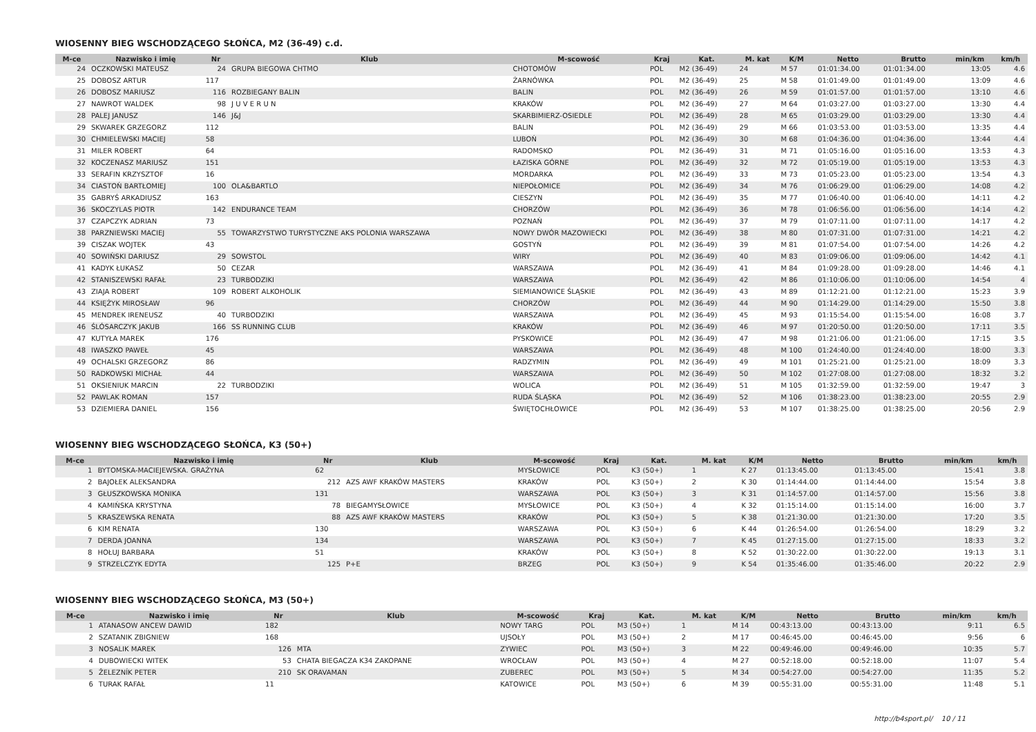WIOSENNY BIEG WSCHODZĄCEGO SŁOŃCA, M2 (36-49) c.d.
| M-ce | Nazwisko i imię | Nr | Klub | M-scowość | Kraj | Kat. | M. kat | K/M | Netto | Brutto | min/km | km/h |
| --- | --- | --- | --- | --- | --- | --- | --- | --- | --- | --- | --- | --- |
| 24 | OCZKOWSKI MATEUSZ | 24 | GRUPA BIEGOWA CHTMO | CHOTOMÓW | POL | M2 (36-49) | 24 | M 57 | 01:01:34.00 | 01:01:34.00 | 13:05 | 4.6 |
| 25 | DOBOSZ ARTUR | 117 | | ŻARNÓWKA | POL | M2 (36-49) | 25 | M 58 | 01:01:49.00 | 01:01:49.00 | 13:09 | 4.6 |
| 26 | DOBOSZ MARIUSZ | 116 | ROZBIEGANY BALIN | BALIN | POL | M2 (36-49) | 26 | M 59 | 01:01:57.00 | 01:01:57.00 | 13:10 | 4.6 |
| 27 | NAWROT WALDEK | 98 | J U V E R U N | KRAKÓW | POL | M2 (36-49) | 27 | M 64 | 01:03:27.00 | 01:03:27.00 | 13:30 | 4.4 |
| 28 | PALEJ JANUSZ | 146 | J&J | SKARBIMIERZ-OSIEDLE | POL | M2 (36-49) | 28 | M 65 | 01:03:29.00 | 01:03:29.00 | 13:30 | 4.4 |
| 29 | SKWAREK GRZEGORZ | 112 | | BALIN | POL | M2 (36-49) | 29 | M 66 | 01:03:53.00 | 01:03:53.00 | 13:35 | 4.4 |
| 30 | CHMIELEWSKI MACIEJ | 58 | | LUBOŃ | POL | M2 (36-49) | 30 | M 68 | 01:04:36.00 | 01:04:36.00 | 13:44 | 4.4 |
| 31 | MILER ROBERT | 64 | | RADOMSKO | POL | M2 (36-49) | 31 | M 71 | 01:05:16.00 | 01:05:16.00 | 13:53 | 4.3 |
| 32 | KOCZENASZ MARIUSZ | 151 | | ŁAZISKA GÓRNE | POL | M2 (36-49) | 32 | M 72 | 01:05:19.00 | 01:05:19.00 | 13:53 | 4.3 |
| 33 | SERAFIN KRZYSZTOF | 16 | | MORDARKA | POL | M2 (36-49) | 33 | M 73 | 01:05:23.00 | 01:05:23.00 | 13:54 | 4.3 |
| 34 | CIASTOŃ BARTŁOMIEJ | 100 | OLA&BARTLO | NIEPOŁOMICE | POL | M2 (36-49) | 34 | M 76 | 01:06:29.00 | 01:06:29.00 | 14:08 | 4.2 |
| 35 | GABRYŚ ARKADIUSZ | 163 | | CIESZYN | POL | M2 (36-49) | 35 | M 77 | 01:06:40.00 | 01:06:40.00 | 14:11 | 4.2 |
| 36 | SKOCZYLAS PIOTR | 142 | ENDURANCE TEAM | CHORZÓW | POL | M2 (36-49) | 36 | M 78 | 01:06:56.00 | 01:06:56.00 | 14:14 | 4.2 |
| 37 | CZAPCZYK ADRIAN | 73 | | POZNAŃ | POL | M2 (36-49) | 37 | M 79 | 01:07:11.00 | 01:07:11.00 | 14:17 | 4.2 |
| 38 | PARZNIEWSKI MACIEJ | 55 | TOWARZYSTWO TURYSTYCZNE AKS POLONIA WARSZAWA | NOWY DWÓR MAZOWIECKI | POL | M2 (36-49) | 38 | M 80 | 01:07:31.00 | 01:07:31.00 | 14:21 | 4.2 |
| 39 | CISZAK WOJTEK | 43 | | GOSTYŃ | POL | M2 (36-49) | 39 | M 81 | 01:07:54.00 | 01:07:54.00 | 14:26 | 4.2 |
| 40 | SOWIŃSKI DARIUSZ | 29 | SOWSTOL | WIRY | POL | M2 (36-49) | 40 | M 83 | 01:09:06.00 | 01:09:06.00 | 14:42 | 4.1 |
| 41 | KADYK ŁUKASZ | 50 | CEZAR | WARSZAWA | POL | M2 (36-49) | 41 | M 84 | 01:09:28.00 | 01:09:28.00 | 14:46 | 4.1 |
| 42 | STANISZEWSKI RAFAŁ | 23 | TURBODZIKI | WARSZAWA | POL | M2 (36-49) | 42 | M 86 | 01:10:06.00 | 01:10:06.00 | 14:54 | 4 |
| 43 | ZIAJA ROBERT | 109 | ROBERT ALKOHOLIK | SIEMIANOWICE ŚLĄSKIE | POL | M2 (36-49) | 43 | M 89 | 01:12:21.00 | 01:12:21.00 | 15:23 | 3.9 |
| 44 | KSIĘŻYK MIROSŁAW | 96 | | CHORZÓW | POL | M2 (36-49) | 44 | M 90 | 01:14:29.00 | 01:14:29.00 | 15:50 | 3.8 |
| 45 | MENDREK IRENEUSZ | 40 | TURBODZIKI | WARSZAWA | POL | M2 (36-49) | 45 | M 93 | 01:15:54.00 | 01:15:54.00 | 16:08 | 3.7 |
| 46 | ŚLÓSARCZYK JAKUB | 166 | SS RUNNING CLUB | KRAKÓW | POL | M2 (36-49) | 46 | M 97 | 01:20:50.00 | 01:20:50.00 | 17:11 | 3.5 |
| 47 | KUTYŁA MAREK | 176 | | PYSKOWICE | POL | M2 (36-49) | 47 | M 98 | 01:21:06.00 | 01:21:06.00 | 17:15 | 3.5 |
| 48 | IWASZKO PAWEŁ | 45 | | WARSZAWA | POL | M2 (36-49) | 48 | M 100 | 01:24:40.00 | 01:24:40.00 | 18:00 | 3.3 |
| 49 | OCHALSKI GRZEGORZ | 86 | | RADZYMIN | POL | M2 (36-49) | 49 | M 101 | 01:25:21.00 | 01:25:21.00 | 18:09 | 3.3 |
| 50 | RADKOWSKI MICHAŁ | 44 | | WARSZAWA | POL | M2 (36-49) | 50 | M 102 | 01:27:08.00 | 01:27:08.00 | 18:32 | 3.2 |
| 51 | OKSIENIUK MARCIN | 22 | TURBODZIKI | WOLICA | POL | M2 (36-49) | 51 | M 105 | 01:32:59.00 | 01:32:59.00 | 19:47 | 3 |
| 52 | PAWLAK ROMAN | 157 | | RUDA ŚLĄSKA | POL | M2 (36-49) | 52 | M 106 | 01:38:23.00 | 01:38:23.00 | 20:55 | 2.9 |
| 53 | DZIEMIERA DANIEL | 156 | | ŚWIĘTOCHŁOWICE | POL | M2 (36-49) | 53 | M 107 | 01:38:25.00 | 01:38:25.00 | 20:56 | 2.9 |
WIOSENNY BIEG WSCHODZĄCEGO SŁOŃCA, K3 (50+)
| M-ce | Nazwisko i imię | Nr | Klub | M-scowość | Kraj | Kat. | M. kat | K/M | Netto | Brutto | min/km | km/h |
| --- | --- | --- | --- | --- | --- | --- | --- | --- | --- | --- | --- | --- |
| 1 | BYTOMSKA-MACIEJEWSKA. GRAŻYNA | 62 | | MYSŁOWICE | POL | K3 (50+) | 1 | K 27 | 01:13:45.00 | 01:13:45.00 | 15:41 | 3.8 |
| 2 | BAJOŁEK ALEKSANDRA | 212 | AZS AWF KRAKÓW MASTERS | KRAKÓW | POL | K3 (50+) | 2 | K 30 | 01:14:44.00 | 01:14:44.00 | 15:54 | 3.8 |
| 3 | GŁUSZKOWSKA MONIKA | 131 | | WARSZAWA | POL | K3 (50+) | 3 | K 31 | 01:14:57.00 | 01:14:57.00 | 15:56 | 3.8 |
| 4 | KAMIŃSKA KRYSTYNA | 78 | BIEGAMYSŁOWICE | MYSŁOWICE | POL | K3 (50+) | 4 | K 32 | 01:15:14.00 | 01:15:14.00 | 16:00 | 3.7 |
| 5 | KRASZEWSKA RENATA | 88 | AZS AWF KRAKÓW MASTERS | KRAKÓW | POL | K3 (50+) | 5 | K 38 | 01:21:30.00 | 01:21:30.00 | 17:20 | 3.5 |
| 6 | KIM RENATA | 130 | | WARSZAWA | POL | K3 (50+) | 6 | K 44 | 01:26:54.00 | 01:26:54.00 | 18:29 | 3.2 |
| 7 | DERDA JOANNA | 134 | | WARSZAWA | POL | K3 (50+) | 7 | K 45 | 01:27:15.00 | 01:27:15.00 | 18:33 | 3.2 |
| 8 | HOŁUJ BARBARA | 51 | | KRAKÓW | POL | K3 (50+) | 8 | K 52 | 01:30:22.00 | 01:30:22.00 | 19:13 | 3.1 |
| 9 | STRZELCZYK EDYTA | 125 | P+E | BRZEG | POL | K3 (50+) | 9 | K 54 | 01:35:46.00 | 01:35:46.00 | 20:22 | 2.9 |
WIOSENNY BIEG WSCHODZĄCEGO SŁOŃCA, M3 (50+)
| M-ce | Nazwisko i imię | Nr | Klub | M-scowość | Kraj | Kat. | M. kat | K/M | Netto | Brutto | min/km | km/h |
| --- | --- | --- | --- | --- | --- | --- | --- | --- | --- | --- | --- | --- |
| 1 | ATANASOW ANCEW DAWID | 182 | | NOWY TARG | POL | M3 (50+) | 1 | M 14 | 00:43:13.00 | 00:43:13.00 | 9:11 | 6.5 |
| 2 | SZATANIK ZBIGNIEW | 168 | | UJSOŁY | POL | M3 (50+) | 2 | M 17 | 00:46:45.00 | 00:46:45.00 | 9:56 | 6 |
| 3 | NOSALIK MAREK | 126 | MTA | ZYWIEC | POL | M3 (50+) | 3 | M 22 | 00:49:46.00 | 00:49:46.00 | 10:35 | 5.7 |
| 4 | DUBOWIECKI WITEK | 53 | CHATA BIEGACZA K34 ZAKOPANE | WROCŁAW | POL | M3 (50+) | 4 | M 27 | 00:52:18.00 | 00:52:18.00 | 11:07 | 5.4 |
| 5 | ŽELEZNÍK PETER | 210 | SK ORAVAMAN | ZUBEREC | POL | M3 (50+) | 5 | M 34 | 00:54:27.00 | 00:54:27.00 | 11:35 | 5.2 |
| 6 | TURAK RAFAŁ | 11 | | KATOWICE | POL | M3 (50+) | 6 | M 39 | 00:55:31.00 | 00:55:31.00 | 11:48 | 5.1 |
http://b4sport.pl/ 10 / 11